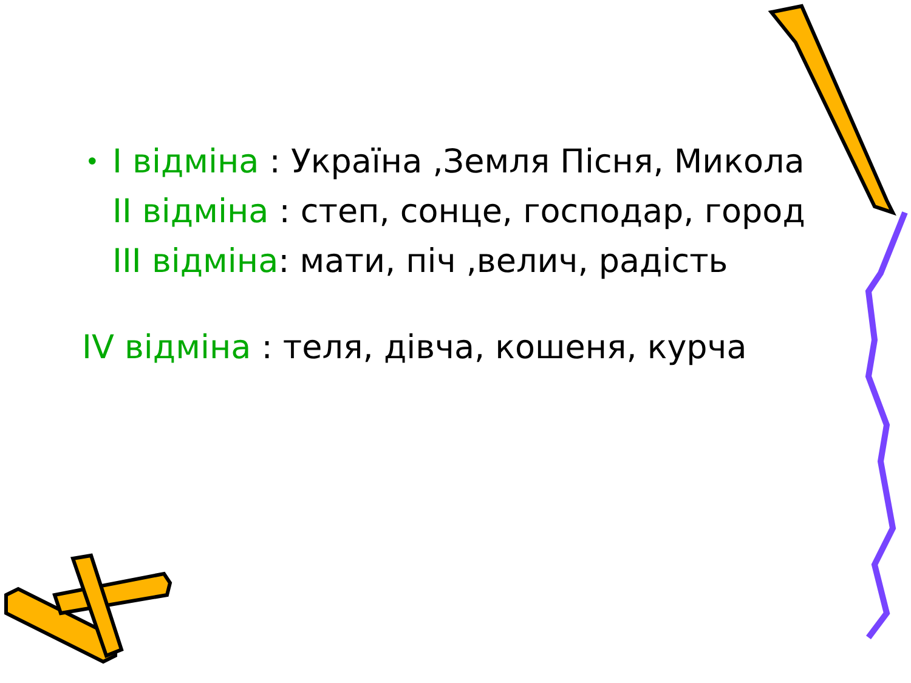• I відміна : Україна ,Земля Пісня, Микола
II відміна : степ, сонце, господар, город
III відміна: мати, піч ,велич, радість
IV відміна : теля, дівча, кошеня, курча